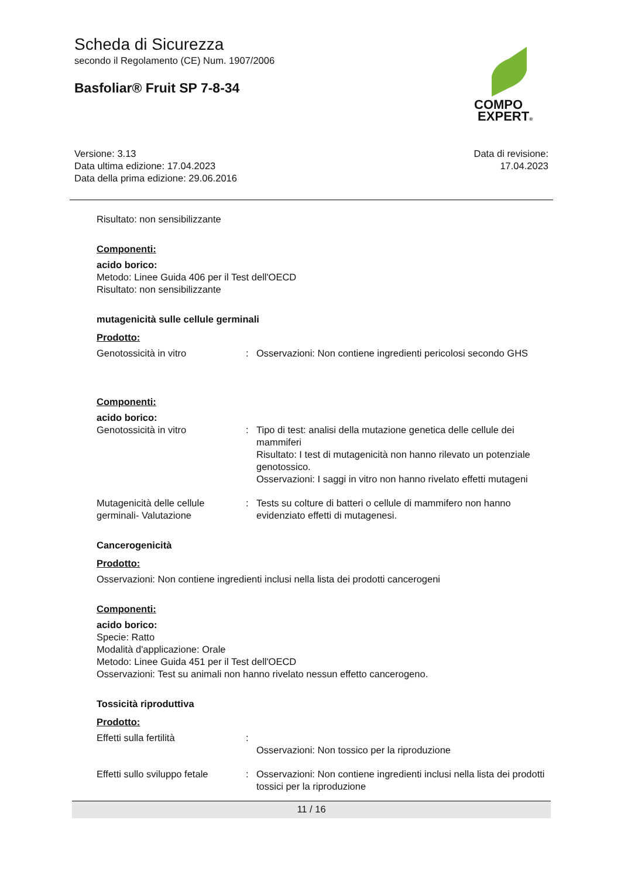Scheda di Sicurezza
secondo il Regolamento (CE) Num. 1907/2006
Basfoliar® Fruit SP 7-8-34
COMPO
EXPERT®
Versione: 3.13
Data ultima edizione: 17.04.2023
Data della prima edizione: 29.06.2016
Data di revisione:
17.04.2023
Risultato: non sensibilizzante
Componenti:
acido borico:
Metodo: Linee Guida 406 per il Test dell'OECD
Risultato: non sensibilizzante
mutagenicità sulle cellule germinali
Prodotto:
Genotossicità in vitro : Osservazioni: Non contiene ingredienti pericolosi secondo GHS
Componenti:
acido borico:
Genotossicità in vitro : Tipo di test: analisi della mutazione genetica delle cellule dei mammiferi
Risultato: I test di mutagenicità non hanno rilevato un potenziale genotossico.
Osservazioni: I saggi in vitro non hanno rivelato effetti mutageni
Mutagenicità delle cellule germinali- Valutazione
: Tests su colture di batteri o cellule di mammifero non hanno evidenziato effetti di mutagenesi.
Cancerogenicità
Prodotto:
Osservazioni: Non contiene ingredienti inclusi nella lista dei prodotti cancerogeni
Componenti:
acido borico:
Specie: Ratto
Modalità d'applicazione: Orale
Metodo: Linee Guida 451 per il Test dell'OECD
Osservazioni: Test su animali non hanno rivelato nessun effetto cancerogeno.
Tossicità riproduttiva
Prodotto:
Effetti sulla fertilità :
Osservazioni: Non tossico per la riproduzione
Effetti sullo sviluppo fetale
: Osservazioni: Non contiene ingredienti inclusi nella lista dei prodotti tossici per la riproduzione
11 / 16